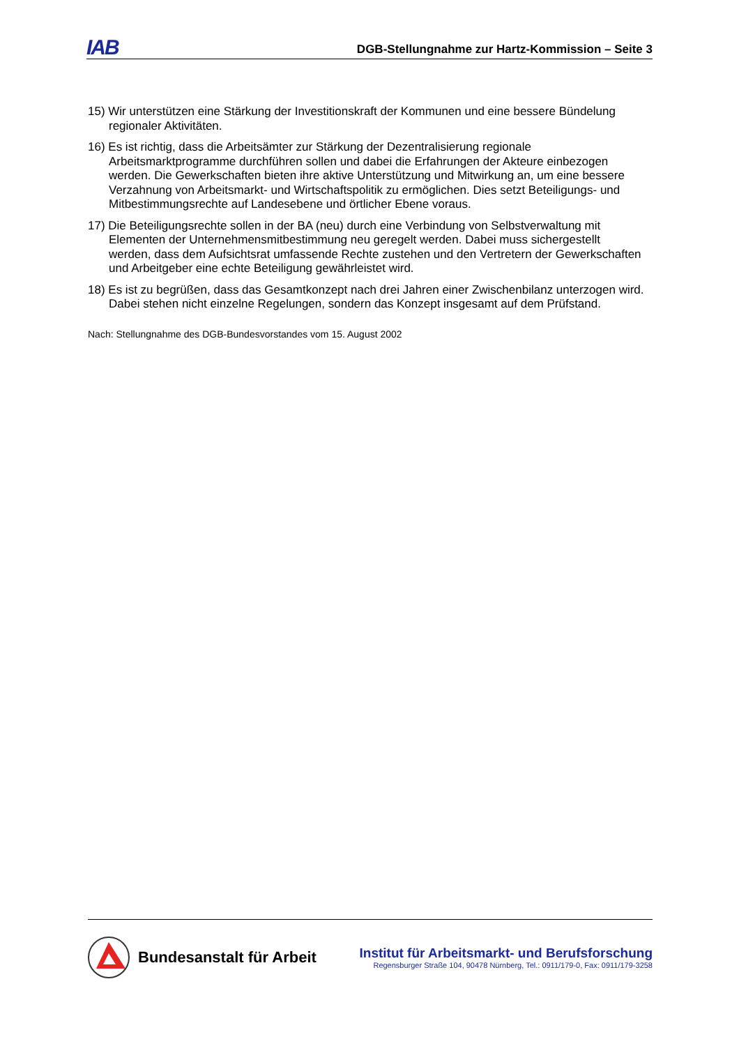IAB
DGB-Stellungnahme zur Hartz-Kommission – Seite 3
15) Wir unterstützen eine Stärkung der Investitionskraft der Kommunen und eine bessere Bündelung regionaler Aktivitäten.
16) Es ist richtig, dass die Arbeitsämter zur Stärkung der Dezentralisierung regionale Arbeitsmarktprogramme durchführen sollen und dabei die Erfahrungen der Akteure einbezogen werden. Die Gewerkschaften bieten ihre aktive Unterstützung und Mitwirkung an, um eine bessere Verzahnung von Arbeitsmarkt- und Wirtschaftspolitik zu ermöglichen. Dies setzt Beteiligungs- und Mitbestimmungsrechte auf Landesebene und örtlicher Ebene voraus.
17) Die Beteiligungsrechte sollen in der BA (neu) durch eine Verbindung von Selbstverwaltung mit Elementen der Unternehmensmitbestimmung neu geregelt werden. Dabei muss sichergestellt werden, dass dem Aufsichtsrat umfassende Rechte zustehen und den Vertretern der Gewerkschaften und Arbeitgeber eine echte Beteiligung gewährleistet wird.
18) Es ist zu begrüßen, dass das Gesamtkonzept nach drei Jahren einer Zwischenbilanz unterzogen wird. Dabei stehen nicht einzelne Regelungen, sondern das Konzept insgesamt auf dem Prüfstand.
Nach: Stellungnahme des DGB-Bundesvorstandes vom 15. August 2002
Bundesanstalt für Arbeit
Institut für Arbeitsmarkt- und Berufsforschung
Regensburger Straße 104, 90478 Nürnberg, Tel.: 0911/179-0, Fax: 0911/179-3258